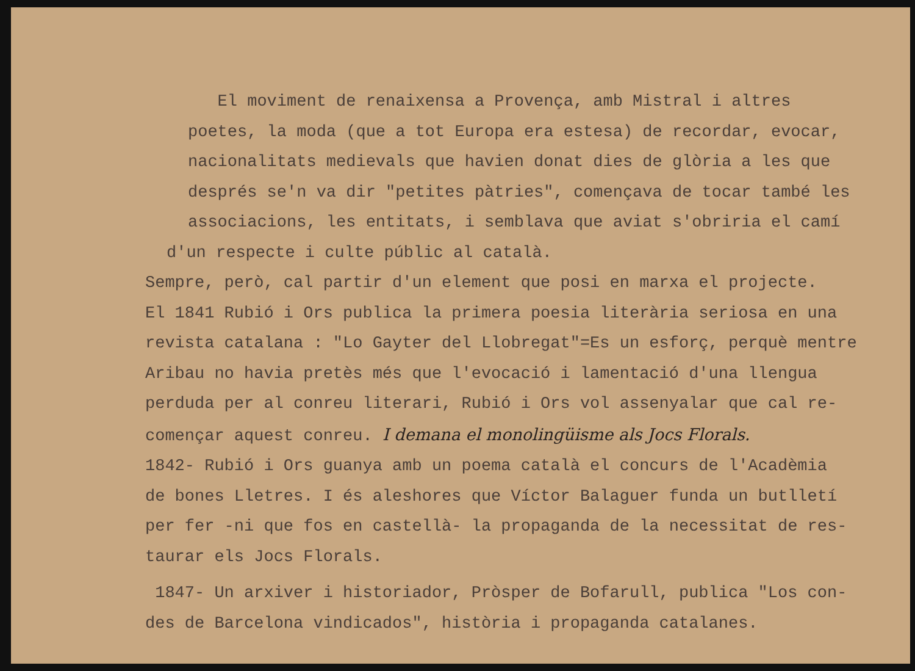El moviment de renaixensa a Provença, amb Mistral i altres
poetes, la moda (que a tot Europa era estesa) de recordar, evocar,
nacionalitats medievals que havien donat dies de glòria a les que
després se'n va dir "petites pàtries", començava de tocar també les
associacions, les entitats, i semblava que aviat s'obriria el camí
d'un respecte i culte públic al català.
Sempre, però, cal partir d'un element que posi en marxa el projecte.
El 1841 Rubió i Ors publica la primera poesia literària seriosa en una
revista catalana : "Lo Gayter del Llobregat"=Es un esforç, perquè mentre
Aribau no havia pretès més que l'evocació i lamentació d'una llengua
perduda per al conreu literari, Rubió i Ors vol assenyalar que cal re-
començar aquest conreu. I demana el monolingüisme als Jocs Florals.
1842- Rubió i Ors guanya amb un poema català el concurs de l'Acadèmia
de bones Lletres. I és aleshores que Víctor Balaguer funda un butlletí
per fer -ni que fos en castellà- la propaganda de la necessitat de res-
taurar els Jocs Florals.
1847- Un arxiver i historiador, Pròsper de Bofarull, publica "Los con-
des de Barcelona vindicados", història i propaganda catalanes.